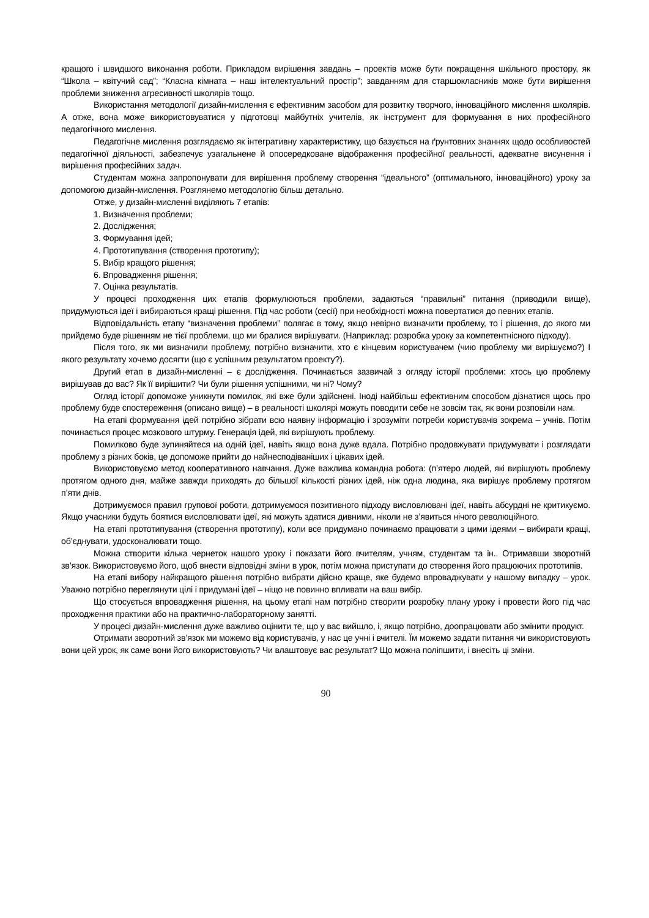кращого і швидшого виконання роботи. Прикладом вирішення завдань – проектів може бути покращення шкільного простору, як “Школа – квітучий сад”; “Класна кімната – наш інтелектуальний простір”; завданням для старшокласників може бути вирішення проблеми зниження агресивності школярів тощо.
Використання методології дизайн-мислення є ефективним засобом для розвитку творчого, інноваційного мислення школярів. А отже, вона може використовуватися у підготовці майбутніх учителів, як інструмент для формування в них професійного педагогічного мислення.
Педагогічне мислення розглядаємо як інтегративну характеристику, що базується на ґрунтовних знаннях щодо особливостей педагогічної діяльності, забезпечує узагальнене й опосередковане відображення професійної реальності, адекватне висунення і вирішення професійних задач.
Студентам можна запропонувати для вирішення проблему створення “ідеального” (оптимального, інноваційного) уроку за допомогою дизайн-мислення. Розглянемо методологію більш детально.
Отже, у дизайн-мисленні виділяють 7 етапів:
1. Визначення проблеми;
2. Дослідження;
3. Формування ідей;
4. Прототипування (створення прототипу);
5. Вибір кращого рішення;
6. Впровадження рішення;
7. Оцінка результатів.
У процесі проходження цих етапів формулюються проблеми, задаються “правильні” питання (приводили вище), придумуються ідеї і вибираються кращі рішення. Під час роботи (сесії) при необхідності можна повертатися до певних етапів.
Відповідальність етапу “визначення проблеми” полягає в тому, якщо невірно визначити проблему, то і рішення, до якого ми прийдемо буде рішенням не тієї проблеми, що ми бралися вирішувати. (Наприклад: розробка уроку за компетентнісного підходу).
Після того, як ми визначили проблему, потрібно визначити, хто є кінцевим користувачем (чию проблему ми вирішуємо?) І якого результату хочемо досягти (що є успішним результатом проекту?).
Другий етап в дизайн-мисленні – є дослідження. Починається зазвичай з огляду історії проблеми: хтось цю проблему вирішував до вас? Як її вирішити? Чи були рішення успішними, чи ні? Чому?
Огляд історії допоможе уникнути помилок, які вже були здійснені. Іноді найбільш ефективним способом дізнатися щось про проблему буде спостереження (описано вище) – в реальності школярі можуть поводити себе не зовсім так, як вони розповіли нам.
На етапі формування ідей потрібно зібрати всю наявну інформацію і зрозуміти потреби користувачів зокрема – учнів. Потім починається процес мозкового штурму. Генерація ідей, які вирішують проблему.
Помилково буде зупиняйтеся на одній ідеї, навіть якщо вона дуже вдала. Потрібно продовжувати придумувати і розглядати проблему з різних боків, це допоможе прийти до найнесподіваніших і цікавих ідей.
Використовуємо метод кооперативного навчання. Дуже важлива командна робота: (п’ятеро людей, які вирішують проблему протягом одного дня, майже завжди приходять до більшої кількості різних ідей, ніж одна людина, яка вирішує проблему протягом п’яти днів.
Дотримуємося правил групової роботи, дотримуємося позитивного підходу висловлювані ідеї, навіть абсурдні не критикуємо. Якщо учасники будуть боятися висловлювати ідеї, які можуть здатися дивними, ніколи не з’явиться нічого революційного.
На етапі прототипування (створення прототипу), коли все придумано починаємо працювати з цими ідеями – вибирати кращі, об’єднувати, удосконалювати тощо.
Можна створити кілька чернеток нашого уроку і показати його вчителям, учням, студентам та ін.. Отримавши зворотній зв’язок. Використовуємо його, щоб внести відповідні зміни в урок, потім можна приступати до створення його працюючих прототипів.
На етапі вибору найкращого рішення потрібно вибрати дійсно краще, яке будемо впроваджувати у нашому випадку – урок. Уважно потрібно переглянути цілі і придумані ідеї – ніщо не повинно впливати на ваш вибір.
Що стосується впровадження рішення, на цьому етапі нам потрібно створити розробку плану уроку і провести його під час проходження практики або на практично-лабораторному занятті.
У процесі дизайн-мислення дуже важливо оцінити те, що у вас вийшло, і, якщо потрібно, доопрацювати або змінити продукт.
Отримати зворотний зв’язок ми можемо від користувачів, у нас це учні і вчителі. Їм можемо задати питання чи використовують вони цей урок, як саме вони його використовують? Чи влаштовує вас результат? Що можна поліпшити, і внесіть ці зміни.
90